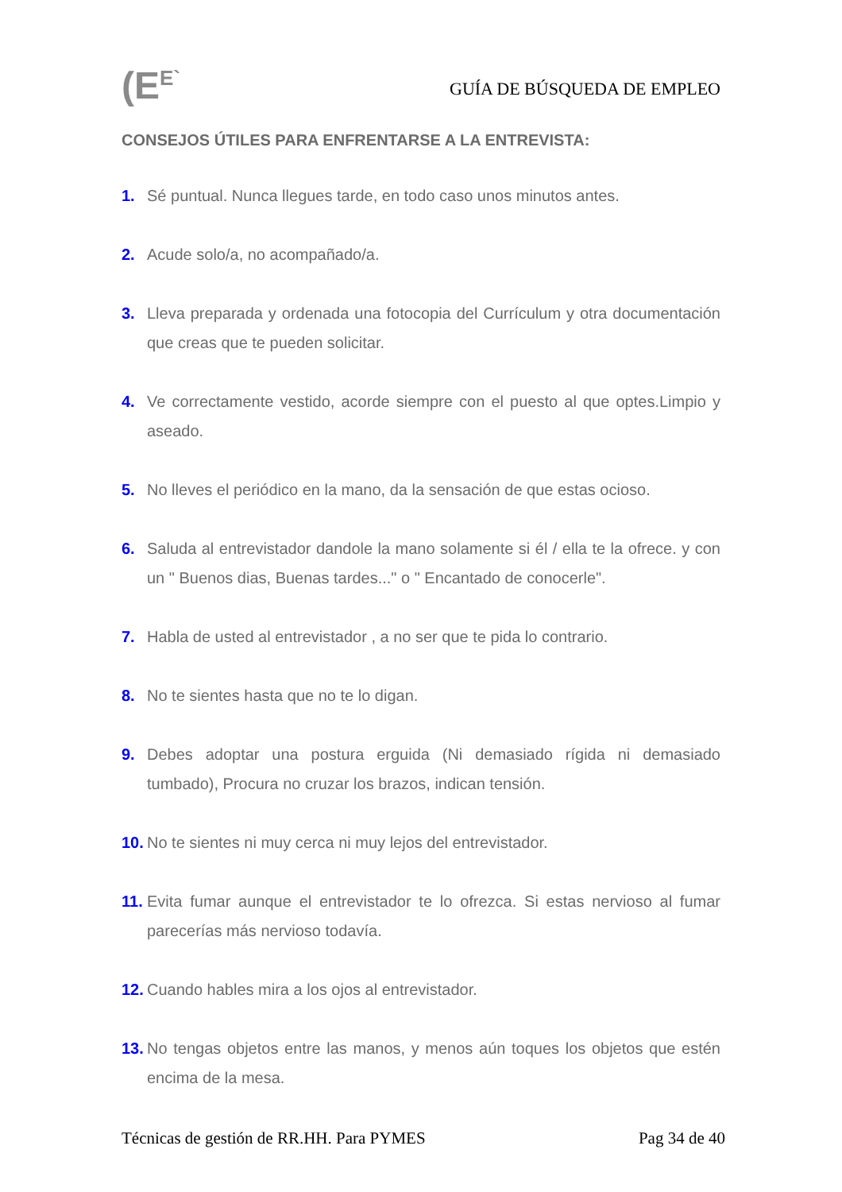(E<sup>E`</sup>
GUÍA DE BÚSQUEDA DE EMPLEO
CONSEJOS ÚTILES PARA ENFRENTARSE A LA ENTREVISTA:
1. Sé puntual. Nunca llegues tarde, en todo caso unos minutos antes.
2. Acude solo/a, no acompañado/a.
3. Lleva preparada y ordenada una fotocopia del Currículum y otra documentación que creas que te pueden solicitar.
4. Ve correctamente vestido, acorde siempre con el puesto al que optes.Limpio y aseado.
5. No lleves el periódico en la mano, da la sensación de que estas ocioso.
6. Saluda al entrevistador dandole la mano solamente si él / ella te la ofrece. y con un " Buenos dias, Buenas tardes..." o " Encantado de conocerle".
7. Habla de usted al entrevistador , a no ser que te pida lo contrario.
8. No te sientes hasta que no te lo digan.
9. Debes adoptar una postura erguida (Ni demasiado rígida ni demasiado tumbado), Procura no cruzar los brazos, indican tensión.
10. No te sientes ni muy cerca ni muy lejos del entrevistador.
11. Evita fumar aunque el entrevistador te lo ofrezca. Si estas nervioso al fumar parecerías más nervioso todavía.
12. Cuando hables mira a los ojos al entrevistador.
13. No tengas objetos entre las manos, y menos aún toques los objetos que estén encima de la mesa.
Técnicas de gestión de RR.HH. Para PYMES Pag 34 de 40